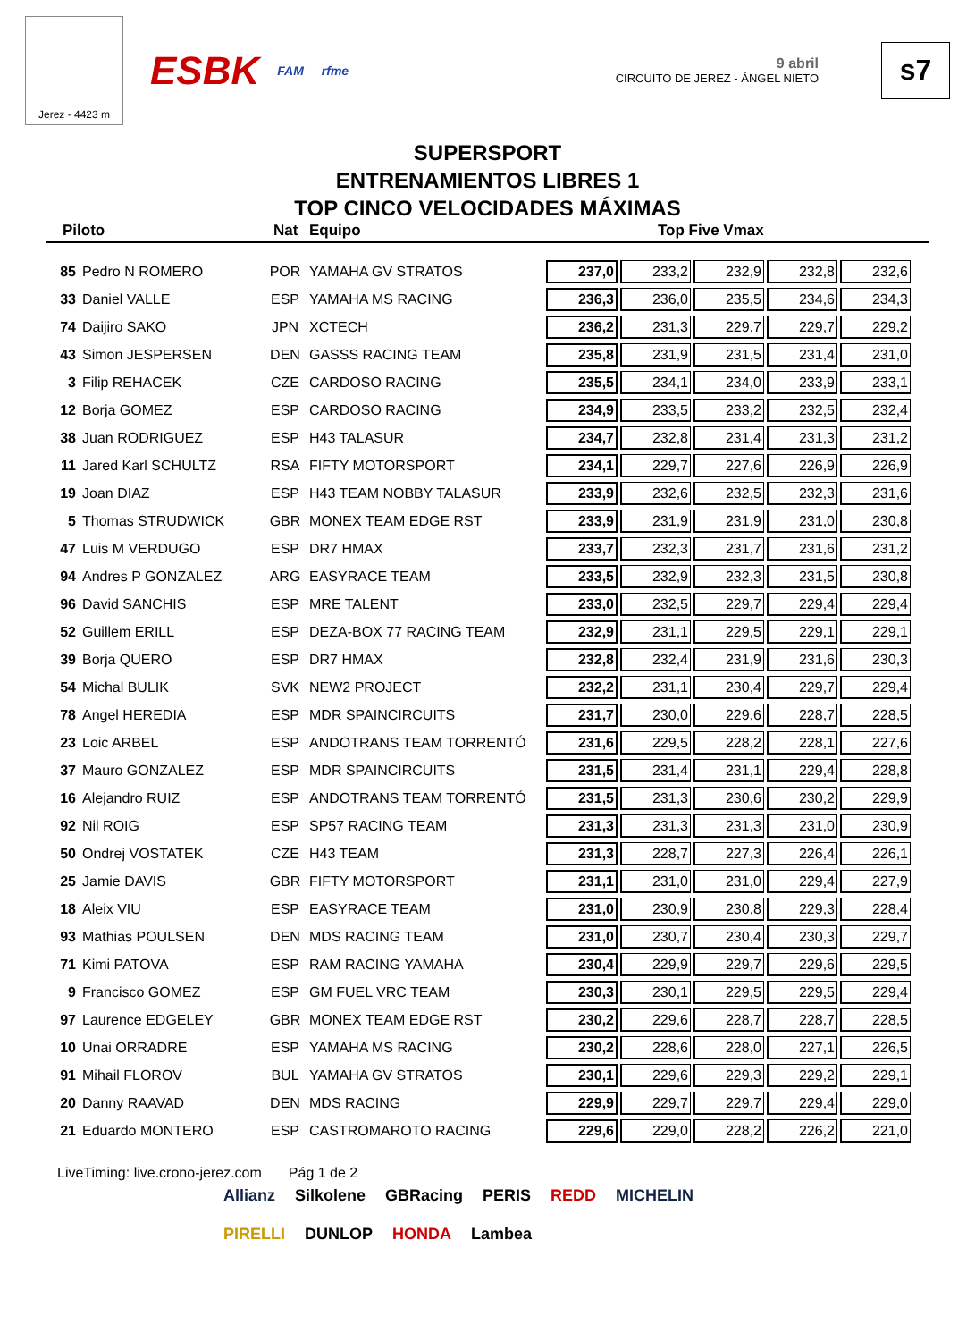Jerez - 4423 m
ESBK FAM rfme
9 abril
CIRCUITO DE JEREZ - ÁNGEL NIETO
s7
SUPERSPORT
ENTRENAMIENTOS LIBRES 1
TOP CINCO VELOCIDADES MÁXIMAS
Piloto Nat Equipo Top Five Vmax
| 85 | Pedro N ROMERO | POR | YAMAHA GV STRATOS | 237,0 | 233,2 | 232,9 | 232,8 | 232,6 |
| 33 | Daniel VALLE | ESP | YAMAHA MS RACING | 236,3 | 236,0 | 235,5 | 234,6 | 234,3 |
| 74 | Daijiro SAKO | JPN | XCTECH | 236,2 | 231,3 | 229,7 | 229,7 | 229,2 |
| 43 | Simon JESPERSEN | DEN | GASSS RACING TEAM | 235,8 | 231,9 | 231,5 | 231,4 | 231,0 |
| 3 | Filip REHACEK | CZE | CARDOSO RACING | 235,5 | 234,1 | 234,0 | 233,9 | 233,1 |
| 12 | Borja GOMEZ | ESP | CARDOSO RACING | 234,9 | 233,5 | 233,2 | 232,5 | 232,4 |
| 38 | Juan RODRIGUEZ | ESP | H43 TALASUR | 234,7 | 232,8 | 231,4 | 231,3 | 231,2 |
| 11 | Jared Karl SCHULTZ | RSA | FIFTY MOTORSPORT | 234,1 | 229,7 | 227,6 | 226,9 | 226,9 |
| 19 | Joan DIAZ | ESP | H43 TEAM NOBBY TALASUR | 233,9 | 232,6 | 232,5 | 232,3 | 231,6 |
| 5 | Thomas STRUDWICK | GBR | MONEX TEAM EDGE RST | 233,9 | 231,9 | 231,9 | 231,0 | 230,8 |
| 47 | Luis M VERDUGO | ESP | DR7 HMAX | 233,7 | 232,3 | 231,7 | 231,6 | 231,2 |
| 94 | Andres P GONZALEZ | ARG | EASYRACE TEAM | 233,5 | 232,9 | 232,3 | 231,5 | 230,8 |
| 96 | David SANCHIS | ESP | MRE TALENT | 233,0 | 232,5 | 229,7 | 229,4 | 229,4 |
| 52 | Guillem ERILL | ESP | DEZA-BOX 77 RACING TEAM | 232,9 | 231,1 | 229,5 | 229,1 | 229,1 |
| 39 | Borja QUERO | ESP | DR7 HMAX | 232,8 | 232,4 | 231,9 | 231,6 | 230,3 |
| 54 | Michal BULIK | SVK | NEW2 PROJECT | 232,2 | 231,1 | 230,4 | 229,7 | 229,4 |
| 78 | Angel HEREDIA | ESP | MDR SPAINCIRCUITS | 231,7 | 230,0 | 229,6 | 228,7 | 228,5 |
| 23 | Loic ARBEL | ESP | ANDOTRANS TEAM TORRENTÓ | 231,6 | 229,5 | 228,2 | 228,1 | 227,6 |
| 37 | Mauro GONZALEZ | ESP | MDR SPAINCIRCUITS | 231,5 | 231,4 | 231,1 | 229,4 | 228,8 |
| 16 | Alejandro RUIZ | ESP | ANDOTRANS TEAM TORRENTÓ | 231,5 | 231,3 | 230,6 | 230,2 | 229,9 |
| 92 | Nil ROIG | ESP | SP57 RACING TEAM | 231,3 | 231,3 | 231,3 | 231,0 | 230,9 |
| 50 | Ondrej VOSTATEK | CZE | H43 TEAM | 231,3 | 228,7 | 227,3 | 226,4 | 226,1 |
| 25 | Jamie DAVIS | GBR | FIFTY MOTORSPORT | 231,1 | 231,0 | 231,0 | 229,4 | 227,9 |
| 18 | Aleix VIU | ESP | EASYRACE TEAM | 231,0 | 230,9 | 230,8 | 229,3 | 228,4 |
| 93 | Mathias POULSEN | DEN | MDS RACING TEAM | 231,0 | 230,7 | 230,4 | 230,3 | 229,7 |
| 71 | Kimi PATOVA | ESP | RAM RACING YAMAHA | 230,4 | 229,9 | 229,7 | 229,6 | 229,5 |
| 9 | Francisco GOMEZ | ESP | GM FUEL VRC TEAM | 230,3 | 230,1 | 229,5 | 229,5 | 229,4 |
| 97 | Laurence EDGELEY | GBR | MONEX TEAM EDGE RST | 230,2 | 229,6 | 228,7 | 228,7 | 228,5 |
| 10 | Unai ORRADRE | ESP | YAMAHA MS RACING | 230,2 | 228,6 | 228,0 | 227,1 | 226,5 |
| 91 | Mihail FLOROV | BUL | YAMAHA GV STRATOS | 230,1 | 229,6 | 229,3 | 229,2 | 229,1 |
| 20 | Danny RAAVAD | DEN | MDS RACING | 229,9 | 229,7 | 229,7 | 229,4 | 229,0 |
| 21 | Eduardo MONTERO | ESP | CASTROMAROTO RACING | 229,6 | 229,0 | 228,2 | 226,2 | 221,0 |
LiveTiming: live.crono-jerez.com Pág 1 de 2
Allianz Silkolene GBRacing PERIS REDD MICHELIN PIRELLI DUNLOP HONDA Lambea